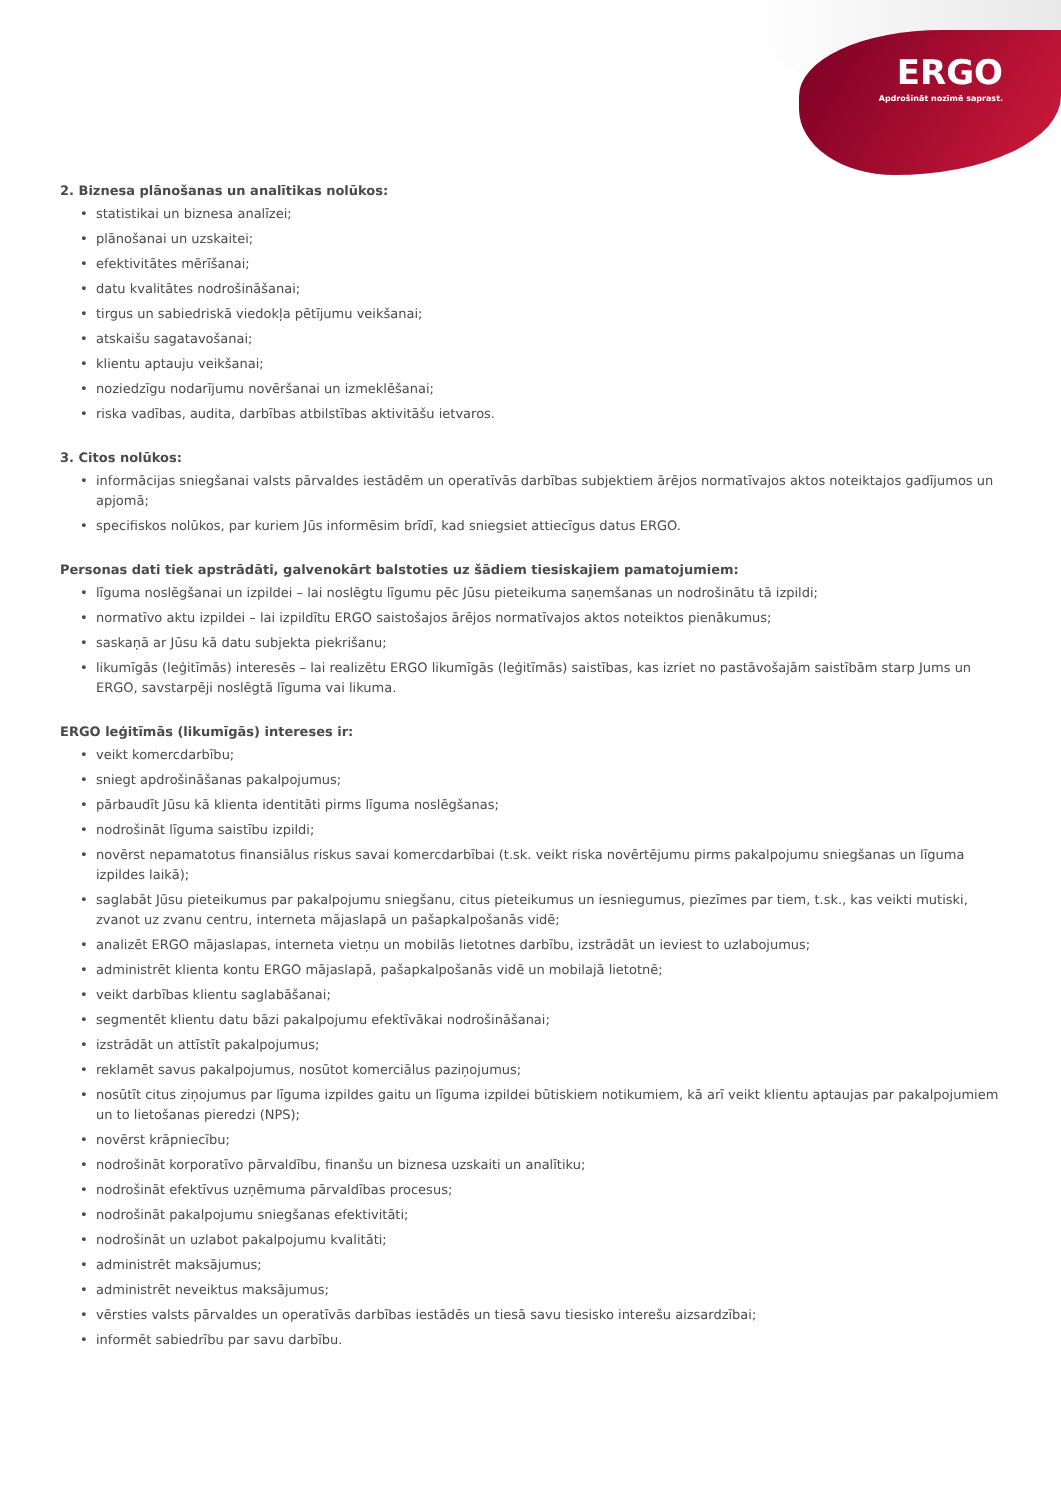ERGO
Apdrošināt nozīmē saprast.
2. Biznesa plānošanas un analītikas nolūkos:
• statistikai un biznesa analīzei;
• plānošanai un uzskaitei;
• efektivitātes mērīšanai;
• datu kvalitātes nodrošināšanai;
• tirgus un sabiedriskā viedokļa pētījumu veikšanai;
• atskaišu sagatavošanai;
• klientu aptauju veikšanai;
• noziedzīgu nodarījumu novēršanai un izmeklēšanai;
• riska vadības, audita, darbības atbilstības aktivitāšu ietvaros.
3. Citos nolūkos:
• informācijas sniegšanai valsts pārvaldes iestādēm un operatīvās darbības subjektiem ārējos normatīvajos aktos noteiktajos gadījumos un apjomā;
• specifiskos nolūkos, par kuriem Jūs informēsim brīdī, kad sniegsiet attiecīgus datus ERGO.
Personas dati tiek apstrādāti, galvenokārt balstoties uz šādiem tiesiskajiem pamatojumiem:
• līguma noslēgšanai un izpildei – lai noslēgtu līgumu pēc Jūsu pieteikuma saņemšanas un nodrošinātu tā izpildi;
• normatīvo aktu izpildei – lai izpildītu ERGO saistošajos ārējos normatīvajos aktos noteiktos pienākumus;
• saskaņā ar Jūsu kā datu subjekta piekrišanu;
• likumīgās (leģitīmās) interesēs – lai realizētu ERGO likumīgās (leģitīmās) saistības, kas izriet no pastāvošajām saistībām starp Jums un ERGO, savstarpēji noslēgtā līguma vai likuma.
ERGO leģitīmās (likumīgās) intereses ir:
• veikt komercdarbību;
• sniegt apdrošināšanas pakalpojumus;
• pārbaudīt Jūsu kā klienta identitāti pirms līguma noslēgšanas;
• nodrošināt līguma saistību izpildi;
• novērst nepamatotus finansiālus riskus savai komercdarbībai (t.sk. veikt riska novērtējumu pirms pakalpojumu sniegšanas un līguma izpildes laikā);
• saglabāt Jūsu pieteikumus par pakalpojumu sniegšanu, citus pieteikumus un iesniegumus, piezīmes par tiem, t.sk., kas veikti mutiski, zvanot uz zvanu centru, interneta mājaslapā un pašapkalpošanās vidē;
• analizēt ERGO mājaslapas, interneta vietņu un mobilās lietotnes darbību, izstrādāt un ieviest to uzlabojumus;
• administrēt klienta kontu ERGO mājaslapā, pašapkalpošanās vidē un mobilajā lietotnē;
• veikt darbības klientu saglabāšanai;
• segmentēt klientu datu bāzi pakalpojumu efektīvākai nodrošināšanai;
• izstrādāt un attīstīt pakalpojumus;
• reklamēt savus pakalpojumus, nosūtot komerciālus paziņojumus;
• nosūtīt citus ziņojumus par līguma izpildes gaitu un līguma izpildei būtiskiem notikumiem, kā arī veikt klientu aptaujas par pakalpojumiem un to lietošanas pieredzi (NPS);
• novērst krāpniecību;
• nodrošināt korporatīvo pārvaldību, finanšu un biznesa uzskaiti un analītiku;
• nodrošināt efektīvus uzņēmuma pārvaldības procesus;
• nodrošināt pakalpojumu sniegšanas efektivitāti;
• nodrošināt un uzlabot pakalpojumu kvalitāti;
• administrēt maksājumus;
• administrēt neveiktus maksājumus;
• vērsties valsts pārvaldes un operatīvās darbības iestādēs un tiesā savu tiesisko interešu aizsardzībai;
• informēt sabiedrību par savu darbību.